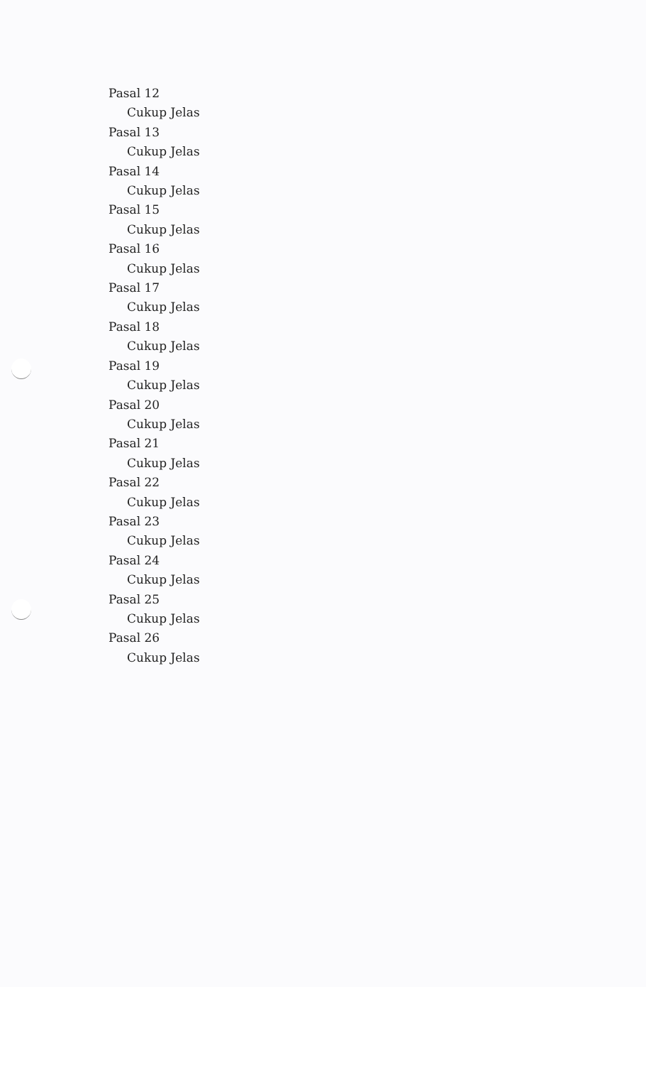Pasal 12
Cukup Jelas
Pasal 13
Cukup Jelas
Pasal 14
Cukup Jelas
Pasal 15
Cukup Jelas
Pasal 16
Cukup Jelas
Pasal 17
Cukup Jelas
Pasal 18
Cukup Jelas
Pasal 19
Cukup Jelas
Pasal 20
Cukup Jelas
Pasal 21
Cukup Jelas
Pasal 22
Cukup Jelas
Pasal 23
Cukup Jelas
Pasal 24
Cukup Jelas
Pasal 25
Cukup Jelas
Pasal 26
Cukup Jelas